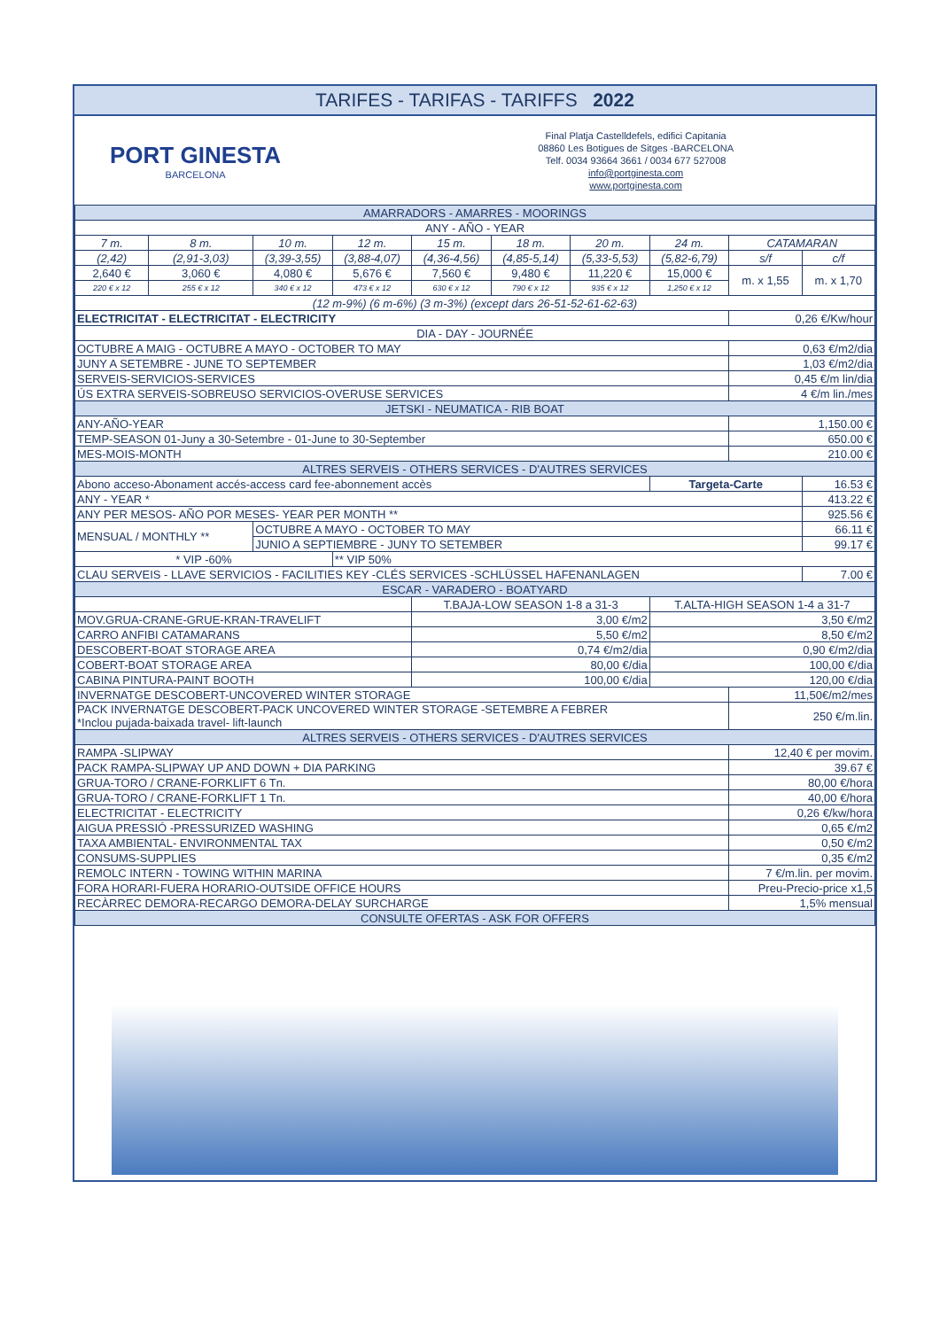TARIFES - TARIFAS - TARIFFS 2022
PORT GINESTA
BARCELONA
Final Platja Castelldefels, edifici Capitania
08860 Les Botigues de Sitges -BARCELONA
Telf. 0034 93664 3661 / 0034 677 527008
info@portginesta.com
www.portginesta.com
| AMARRADORS - AMARRES - MOORINGS | | | | | | | | | |
| --- | --- | --- | --- | --- | --- | --- | --- | --- | --- |
| ANY - AÑO - YEAR | | | | | | | | | |
| 7 m. | 8 m. | 10 m. | 12 m. | 15 m. | 18 m. | 20 m. | 24 m. | CATAMARAN | |
| (2,42) | (2,91-3,03) | (3,39-3,55) | (3,88-4,07) | (4,36-4,56) | (4,85-5,14) | (5,33-5,53) | (5,82-6,79) | s/f | c/f |
| 2,640 € | 3,060 € | 4,080 € | 5,676 € | 7,560 € | 9,480 € | 11,220 € | 15,000 € | m. x 1,55 | m. x 1,70 |
| 220 € x 12 | 255 € x 12 | 340 € x 12 | 473 € x 12 | 630 € x 12 | 790 € x 12 | 935 € x 12 | 1,250 € x 12 | | |
| (12 m-9%) (6 m-6%) (3 m-3%) (except dars 26-51-52-61-62-63) | | | | | | | | | |
| ELECTRICITAT - ELECTRICITAT - ELECTRICITY | | | | | | | | 0,26 €/Kw/hour | |
| DIA - DAY - JOURNÉE | | | | | | | | | |
| OCTUBRE A MAIG - OCTUBRE A MAYO - OCTOBER TO MAY | | | | | | | | 0,63 €/m2/dia | |
| JUNY A SETEMBRE - JUNE TO SEPTEMBER | | | | | | | | 1,03 €/m2/dia | |
| SERVEIS-SERVICIOS-SERVICES | | | | | | | | 0,45 €/m lin/dia | |
| ÚS EXTRA SERVEIS-SOBREUSO SERVICIOS-OVERUSE SERVICES | | | | | | | | 4 €/m lin./mes | |
| JETSKI - NEUMATICA - RIB BOAT | | | | | | | | | |
| ANY-AÑO-YEAR | | | | | | | | 1,150.00 € | |
| TEMP-SEASON 01-Juny a 30-Setembre - 01-June to 30-September | | | | | | | | 650.00 € | |
| MES-MOIS-MONTH | | | | | | | | 210.00 € | |
| ALTRES SERVEIS - OTHERS SERVICES - D'AUTRES SERVICES | | | | | | | | | |
| Abono acceso-Abonament accés-access card fee-abonnement accès | | | | | | | Targeta-Carte | | 16.53 € |
| ANY - YEAR * | | | | | | | | | 413.22 € |
| ANY PER MESOS- AÑO POR MESES- YEAR PER MONTH ** | | | | | | | | | 925.56 € |
| MENSUAL / MONTHLY ** | | OCTUBRE A MAYO - OCTOBER TO MAY | | | | | | | 66.11 € |
| | | JUNIO A SEPTIEMBRE - JUNY TO SETEMBER | | | | | | | 99.17 € |
| * VIP -60% | | | ** VIP 50% | | | | | | |
| CLAU SERVEIS - LLAVE SERVICIOS - FACILITIES KEY -CLÉS SERVICES -SCHLÜSSEL HAFENANLAGEN | | | | | | | | | 7.00 € |
| ESCAR - VARADERO - BOATYARD | | | | | | | | | |
| | | | | T.BAJA-LOW SEASON 1-8 a 31-3 | | | T.ALTA-HIGH SEASON 1-4 a 31-7 | | |
| MOV.GRUA-CRANE-GRUE-KRAN-TRAVELIFT | | | | 3,00 €/m2 | | | 3,50 €/m2 | | |
| CARRO ANFIBI CATAMARANS | | | | 5,50 €/m2 | | | 8,50 €/m2 | | |
| DESCOBERT-BOAT STORAGE AREA | | | | 0,74 €/m2/dia | | | 0,90 €/m2/dia | | |
| COBERT-BOAT STORAGE AREA | | | | 80,00 €/dia | | | 100,00 €/dia | | |
| CABINA PINTURA-PAINT BOOTH | | | | 100,00 €/dia | | | 120,00 €/dia | | |
| INVERNATGE DESCOBERT-UNCOVERED WINTER STORAGE | | | | | | | | 11,50€/m2/mes | |
| PACK INVERNATGE DESCOBERT-PACK UNCOVERED WINTER STORAGE -SETEMBRE A FEBRER *Inclou pujada-baixada travel- lift-launch | | | | | | | | 250 €/m.lin. | |
| ALTRES SERVEIS - OTHERS SERVICES - D'AUTRES SERVICES | | | | | | | | | |
| RAMPA -SLIPWAY | | | | | | | | 12,40 € per movim. | |
| PACK RAMPA-SLIPWAY UP AND DOWN + DIA PARKING | | | | | | | | 39.67 € | |
| GRUA-TORO / CRANE-FORKLIFT 6 Tn. | | | | | | | | 80,00 €/hora | |
| GRUA-TORO / CRANE-FORKLIFT 1 Tn. | | | | | | | | 40,00 €/hora | |
| ELECTRICITAT - ELECTRICITY | | | | | | | | 0,26 €/kw/hora | |
| AIGUA PRESSIÓ -PRESSURIZED WASHING | | | | | | | | 0,65 €/m2 | |
| TAXA AMBIENTAL- ENVIRONMENTAL TAX | | | | | | | | 0,50 €/m2 | |
| CONSUMS-SUPPLIES | | | | | | | | 0,35 €/m2 | |
| REMOLC INTERN - TOWING WITHIN MARINA | | | | | | | | 7 €/m.lin. per movim. | |
| FORA HORARI-FUERA HORARIO-OUTSIDE OFFICE HOURS | | | | | | | | Preu-Precio-price x1,5 | |
| RECÀRREC DEMORA-RECARGO DEMORA-DELAY SURCHARGE | | | | | | | | 1,5% mensual | |
| CONSULTE OFERTAS - ASK FOR OFFERS | | | | | | | | | |